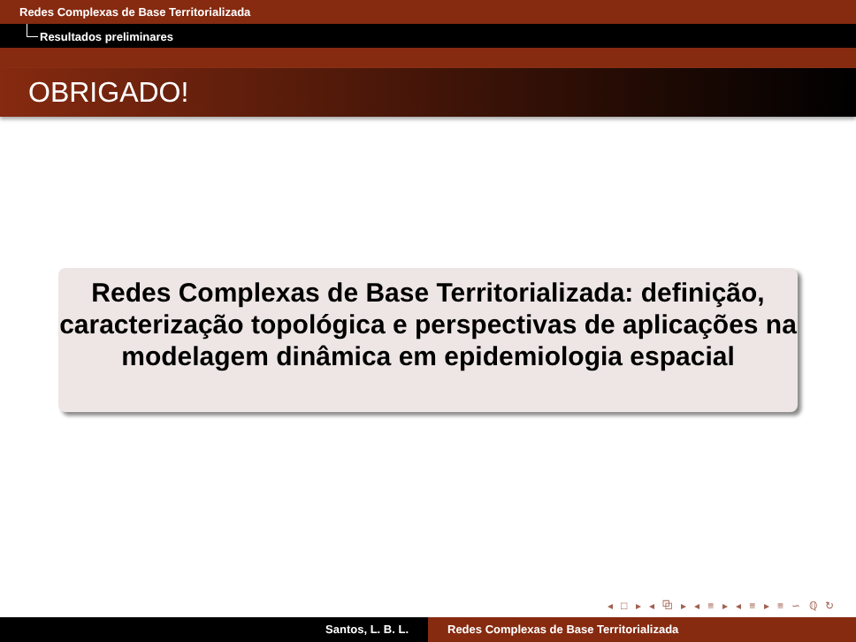Redes Complexas de Base Territorializada
Resultados preliminares
OBRIGADO!
Redes Complexas de Base Territorializada: definição, caracterização topológica e perspectivas de aplicações na modelagem dinâmica em epidemiologia espacial
◂ □ ▸ ◂ ⧉ ▸ ◂ ≡ ▸ ◂ ≡ ▸ ≡ ∽ ℚ ↻
Santos, L. B. L. Redes Complexas de Base Territorializada